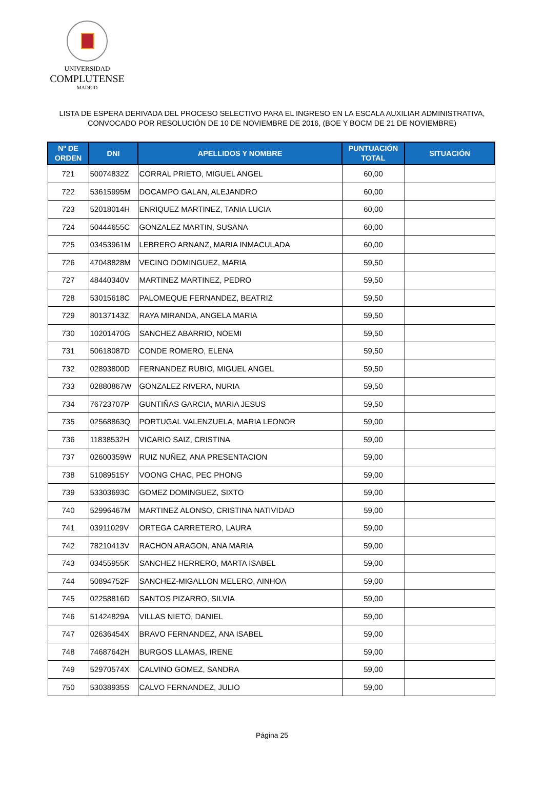UNIVERSIDAD
COMPLUTENSE
MADRID
LISTA DE ESPERA DERIVADA DEL PROCESO SELECTIVO PARA EL INGRESO EN LA ESCALA AUXILIAR ADMINISTRATIVA,
CONVOCADO POR RESOLUCIÓN DE 10 DE NOVIEMBRE DE 2016, (BOE Y BOCM DE 21 DE NOVIEMBRE)
| Nº DE ORDEN | DNI | APELLIDOS Y NOMBRE | PUNTUACIÓN TOTAL | SITUACIÓN |
| --- | --- | --- | --- | --- |
| 721 | 50074832Z | CORRAL PRIETO, MIGUEL ANGEL | 60,00 | |
| 722 | 53615995M | DOCAMPO GALAN, ALEJANDRO | 60,00 | |
| 723 | 52018014H | ENRIQUEZ MARTINEZ, TANIA LUCIA | 60,00 | |
| 724 | 50444655C | GONZALEZ MARTIN, SUSANA | 60,00 | |
| 725 | 03453961M | LEBRERO ARNANZ, MARIA INMACULADA | 60,00 | |
| 726 | 47048828M | VECINO DOMINGUEZ, MARIA | 59,50 | |
| 727 | 48440340V | MARTINEZ MARTINEZ, PEDRO | 59,50 | |
| 728 | 53015618C | PALOMEQUE FERNANDEZ, BEATRIZ | 59,50 | |
| 729 | 80137143Z | RAYA MIRANDA, ANGELA MARIA | 59,50 | |
| 730 | 10201470G | SANCHEZ ABARRIO, NOEMI | 59,50 | |
| 731 | 50618087D | CONDE ROMERO, ELENA | 59,50 | |
| 732 | 02893800D | FERNANDEZ RUBIO, MIGUEL ANGEL | 59,50 | |
| 733 | 02880867W | GONZALEZ RIVERA, NURIA | 59,50 | |
| 734 | 76723707P | GUNTIÑAS GARCIA, MARIA JESUS | 59,50 | |
| 735 | 02568863Q | PORTUGAL VALENZUELA, MARIA LEONOR | 59,00 | |
| 736 | 11838532H | VICARIO SAIZ, CRISTINA | 59,00 | |
| 737 | 02600359W | RUIZ NUÑEZ, ANA PRESENTACION | 59,00 | |
| 738 | 51089515Y | VOONG CHAC, PEC PHONG | 59,00 | |
| 739 | 53303693C | GOMEZ DOMINGUEZ, SIXTO | 59,00 | |
| 740 | 52996467M | MARTINEZ ALONSO, CRISTINA NATIVIDAD | 59,00 | |
| 741 | 03911029V | ORTEGA CARRETERO, LAURA | 59,00 | |
| 742 | 78210413V | RACHON ARAGON, ANA MARIA | 59,00 | |
| 743 | 03455955K | SANCHEZ HERRERO, MARTA ISABEL | 59,00 | |
| 744 | 50894752F | SANCHEZ-MIGALLON MELERO, AINHOA | 59,00 | |
| 745 | 02258816D | SANTOS PIZARRO, SILVIA | 59,00 | |
| 746 | 51424829A | VILLAS NIETO, DANIEL | 59,00 | |
| 747 | 02636454X | BRAVO FERNANDEZ, ANA ISABEL | 59,00 | |
| 748 | 74687642H | BURGOS LLAMAS, IRENE | 59,00 | |
| 749 | 52970574X | CALVINO GOMEZ, SANDRA | 59,00 | |
| 750 | 53038935S | CALVO FERNANDEZ, JULIO | 59,00 | |
Página 25